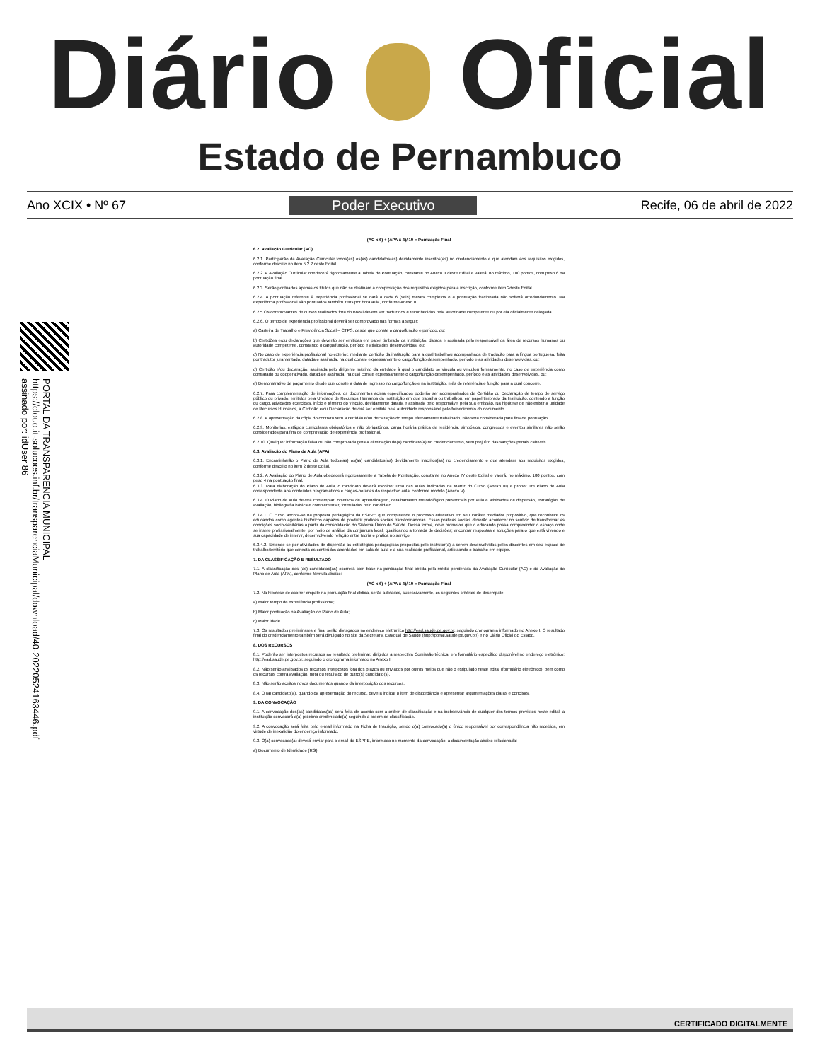Diário Oficial
Estado de Pernambuco
Ano XCIX • Nº 67 Poder Executivo Recife, 06 de abril de 2022
PORTAL DA TRANSPARENCIA MUNICIPAL
https://cloud.it-solucoes.inf.br/transparenciaMunicipal/download/40-20220524163446.pdf
assinado por: idUser 86
(AC x 6) + (APA x 4)/ 10 = Pontuação Final
6.2. Avaliação Curricular (AC)
6.2.1. Participarão da Avaliação Curricular todos(as) os(as) candidatos(as) devidamente inscritos(as) no credenciamento e que atendam aos requisitos exigidos, conforme descrito no item 5.2.2 deste Edital.
6.2.2. A Avaliação Curricular obedecerá rigorosamente a Tabela de Pontuação, constante no Anexo II deste Edital e valerá, no máximo, 100 pontos, com peso 6 na pontuação final.
6.2.3. Serão pontuados apenas os títulos que não se destinam à comprovação dos requisitos exigidos para a inscrição, conforme item 2deste Edital.
6.2.4. A pontuação referente à experiência profissional se dará a cada 6 (seis) meses completos e a pontuação fracionada não sofrerá arredondamento. Na experiência profissional são pontuados também itens por hora aula, conforme Anexo II.
6.2.5.Os comprovantes de cursos realizados fora do Brasil devem ser traduzidos e reconhecidos pela autoridade competente ou por ela oficialmente delegada.
6.2.6. O tempo de experiência profissional deverá ser comprovado nas formas a seguir:
a) Carteira de Trabalho e Previdência Social – CTPS, desde que conste o cargo/função e período, ou;
b) Certidões e/ou declarações que deverão ser emitidas em papel timbrado da instituição, datada e assinada pelo responsável da área de recursos humanos ou autoridade competente, constando o cargo/função, período e atividades desenvolvidas, ou;
c) No caso de experiência profissional no exterior, mediante certidão da instituição para a qual trabalhou acompanhada de tradução para a língua portuguesa, feita por tradutor juramentado, datada e assinada, na qual conste expressamente o cargo/função desempenhado, período e as atividades desenvolvidas, ou;
d) Certidão e/ou declaração, assinada pelo dirigente máximo da entidade à qual o candidato se vincula ou vinculou formalmente, no caso de experiência como contratado ou cooperativado, datada e assinada, na qual conste expressamente o cargo/função desempenhado, período e as atividades desenvolvidas, ou;
e) Demonstrativo de pagamento desde que conste a data de ingresso no cargo/função e na instituição, mês de referência e função para a qual concorre.
6.2.7. Para complementação de informações, os documentos acima especificados poderão ser acompanhados de Certidão ou Declaração de tempo de serviço público ou privado, emitidos pela Unidade de Recursos Humanos da Instituição em que trabalha ou trabalhou, em papel timbrado da Instituição, contendo a função ou cargo, atividades exercidas, início e término do vínculo, devidamente datada e assinada pelo responsável pela sua emissão. Na hipótese de não existir a unidade de Recursos Humanos, a Certidão e/ou Declaração deverá ser emitida pela autoridade responsável pelo fornecimento do documento.
6.2.8. A apresentação da cópia do contrato sem a certidão e/ou declaração do tempo efetivamente trabalhado, não será considerada para fins de pontuação.
6.2.9. Monitorias, estágios curriculares obrigatórios e não obrigatórios, carga horária prática de residência, simpósios, congressos e eventos similares não serão considerados para fins de comprovação de experiência profissional.
6.2.10. Qualquer informação falsa ou não comprovada gera a eliminação do(a) candidato(a) no credenciamento, sem prejuízo das sanções penais cabíveis.
6.3. Avaliação do Plano de Aula (APA)
6.3.1. Encaminharão o Plano de Aula todos(as) os(as) candidatos(as) devidamente inscritos(as) no credenciamento e que atendam aos requisitos exigidos, conforme descrito no item 2 deste Edital.
6.3.2. A Avaliação do Plano de Aula obedecerá rigorosamente a Tabela de Pontuação, constante no Anexo IV deste Edital e valerá, no máximo, 100 pontos, com peso 4 na pontuação final.
6.3.3. Para elaboração do Plano de Aula, o candidato deverá escolher uma das aulas indicadas na Matriz do Curso (Anexo III) e propor um Plano de Aula correspondente aos conteúdos programáticos e cargas-horárias do respectivo aula, conforme modelo (Anexo V).
6.3.4. O Plano de Aula deverá contemplar: objetivos de aprendizagem, detalhamento metodológico presenciais por aula e atividades de dispersão, estratégias de avaliação, bibliografia básica e complementar, formulados pelo candidato.
6.3.4.1. O curso ancora-se na proposta pedagógica da ESPPE que compreende o processo educativo em seu caráter mediador propositivo, que reconhece os educandos como agentes históricos capazes de produzir práticas sociais transformadoras. Essas práticas sociais deverão acontecer no sentido de transformar as condições sócio-sanitárias a partir da consolidação do Sistema Único de Saúde. Dessa forma, deve promover que o educando possa compreender o espaço onde se insere profissionalmente, por meio de análise da conjuntura local, qualificando a tomada de decisões; encontrar respostas e soluções para o que está vivendo e sua capacidade de intervir, desenvolvendo relação entre teoria e prática no serviço.
6.3.4.2. Entende-se por atividades de dispersão as estratégias pedagógicas propostas pelo instrutor(a) a serem desenvolvidas pelos discentes em seu espaço de trabalho/território que conecta os conteúdos abordados em sala de aula e a sua realidade profissional, articulando o trabalho em equipe.
7. DA CLASSIFICAÇÃO E RESULTADO
7.1. A classificação dos (as) candidatos(as) ocorrerá com base na pontuação final obtida pela média ponderada da Avaliação Curricular (AC) e da Avaliação do Plano de Aula (APA), conforme fórmula abaixo:
(AC x 6) + (APA x 4)/ 10 = Pontuação Final
7.2. Na hipótese de ocorrer empate na pontuação final obtida, serão adotados, sucessivamente, os seguintes critérios de desempate:
a) Maior tempo de experiência profissional;
b) Maior pontuação na Avaliação do Plano de Aula;
c) Maior idade.
7.3. Os resultados preliminares e final serão divulgados no endereço eletrônico http://ead.saude.pe.gov.br, seguindo cronograma informado no Anexo I. O resultado final do credenciamento também será divulgado no site da Secretaria Estadual de Saúde (http://portal.saude.pe.gov.br/) e no Diário Oficial do Estado.
8. DOS RECURSOS
8.1. Poderão ser interpostos recursos ao resultado preliminar, dirigidos à respectiva Comissão técnica, em formulário específico disponível no endereço eletrônico: http://ead.saude.pe.gov.br, seguindo o cronograma informado no Anexo I.
8.2. Não serão analisados os recursos interpostos fora dos prazos ou enviados por outros meios que não o estipulado neste edital (formulário eletrônico), bem como os recursos contra avaliação, nota ou resultado de outro(s) candidato(s).
8.3. Não serão aceitos novos documentos quando da interposição dos recursos.
8.4. O (a) candidato(a), quando da apresentação do recurso, deverá indicar o item de discordância e apresentar argumentações claras e concisas.
9. DA CONVOCAÇÃO
9.1. A convocação dos(as) candidatos(as) será feita de acordo com a ordem de classificação e na inobservância de qualquer dos termos previstos neste edital, a instituição convocará o(a) próximo credenciado(a) seguindo a ordem de classificação.
9.2. A convocação será feita pelo e-mail informado na Ficha de Inscrição, sendo o(a) convocado(a) o único responsável por correspondência não recebida, em virtude de inexatidão do endereço informado.
9.3. O(a) convocado(a) deverá enviar para o email da ESPPE, informado no momento da convocação, a documentação abaixo relacionada:
a) Documento de Identidade (RG);
CERTIFICADO DIGITALMENTE